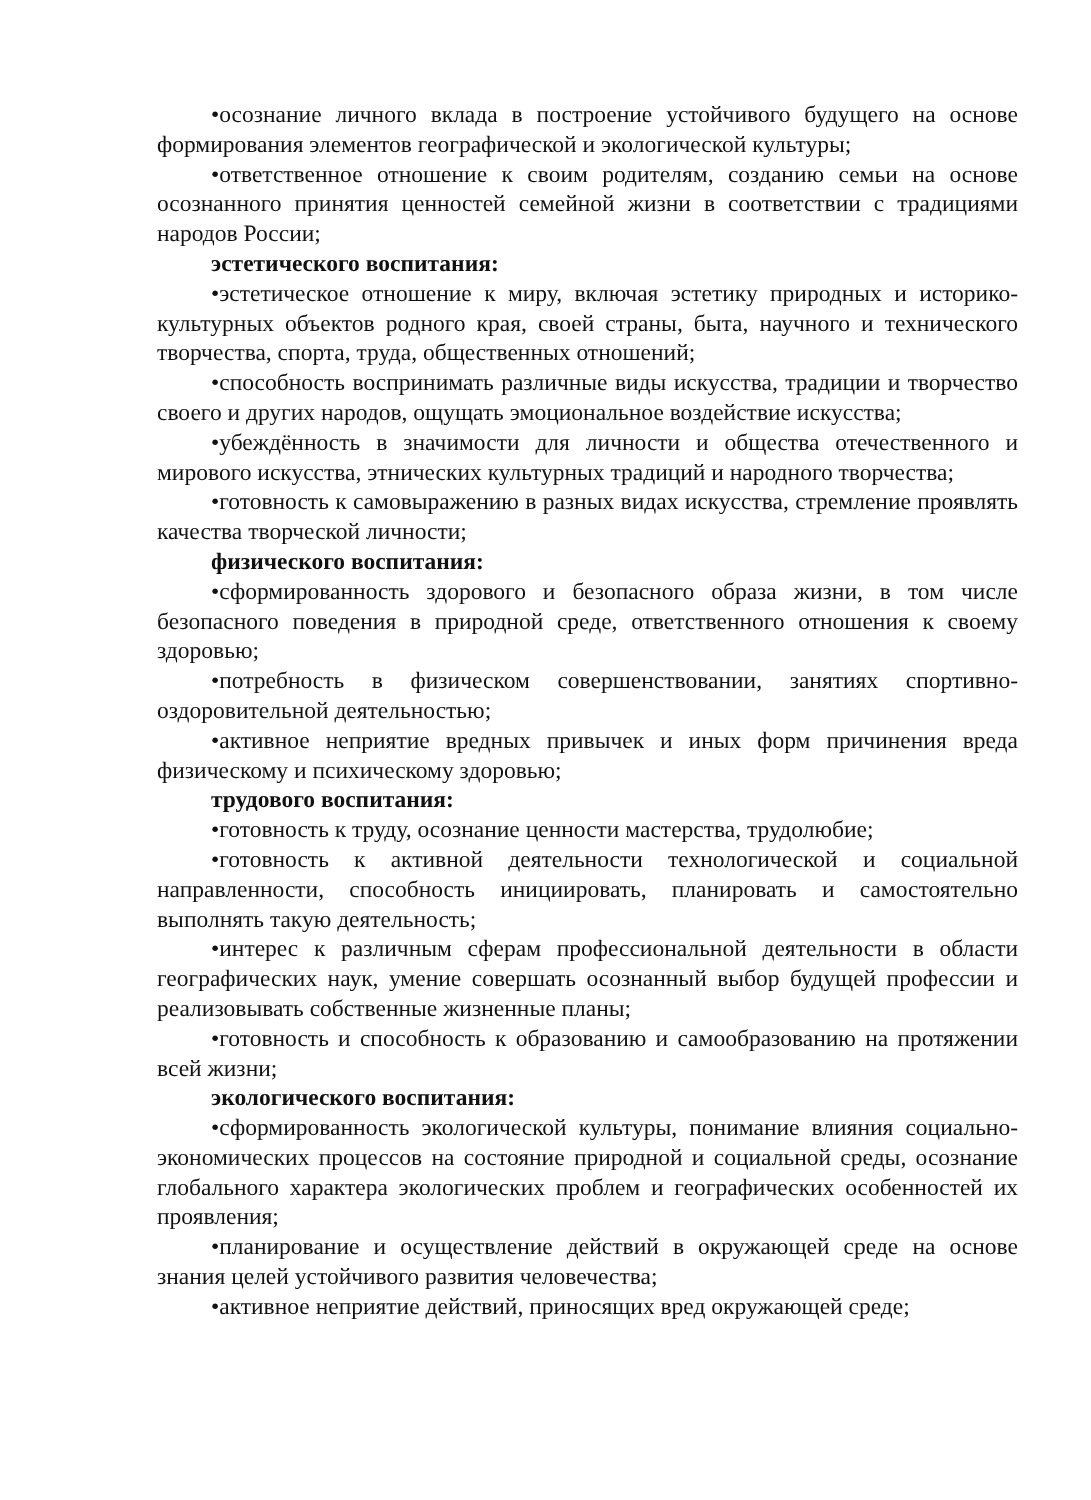•осознание личного вклада в построение устойчивого будущего на основе формирования элементов географической и экологической культуры;
•ответственное отношение к своим родителям, созданию семьи на основе осознанного принятия ценностей семейной жизни в соответствии с традициями народов России;
эстетического воспитания:
•эстетическое отношение к миру, включая эстетику природных и историко-культурных объектов родного края, своей страны, быта, научного и технического творчества, спорта, труда, общественных отношений;
•способность воспринимать различные виды искусства, традиции и творчество своего и других народов, ощущать эмоциональное воздействие искусства;
•убеждённость в значимости для личности и общества отечественного и мирового искусства, этнических культурных традиций и народного творчества;
•готовность к самовыражению в разных видах искусства, стремление проявлять качества творческой личности;
физического воспитания:
•сформированность здорового и безопасного образа жизни, в том числе безопасного поведения в природной среде, ответственного отношения к своему здоровью;
•потребность в физическом совершенствовании, занятиях спортивно-оздоровительной деятельностью;
•активное неприятие вредных привычек и иных форм причинения вреда физическому и психическому здоровью;
трудового воспитания:
•готовность к труду, осознание ценности мастерства, трудолюбие;
•готовность к активной деятельности технологической и социальной направленности, способность инициировать, планировать и самостоятельно выполнять такую деятельность;
•интерес к различным сферам профессиональной деятельности в области географических наук, умение совершать осознанный выбор будущей профессии и реализовывать собственные жизненные планы;
•готовность и способность к образованию и самообразованию на протяжении всей жизни;
экологического воспитания:
•сформированность экологической культуры, понимание влияния социально-экономических процессов на состояние природной и социальной среды, осознание глобального характера экологических проблем и географических особенностей их проявления;
•планирование и осуществление действий в окружающей среде на основе знания целей устойчивого развития человечества;
•активное неприятие действий, приносящих вред окружающей среде;